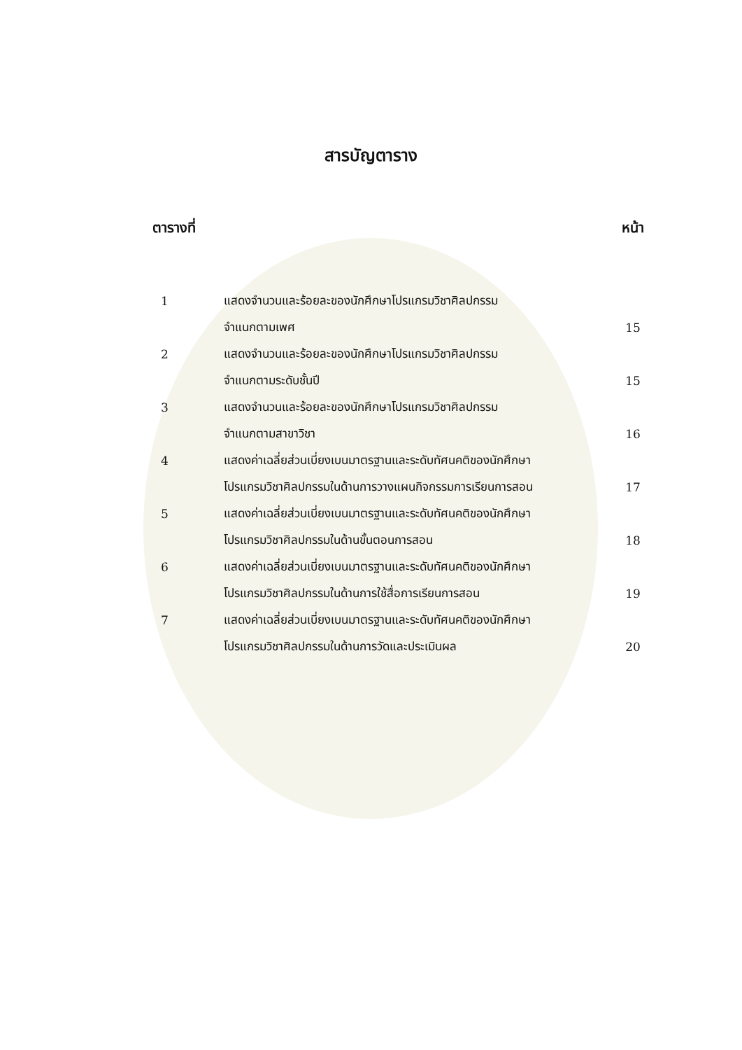สารบัญตาราง
ตารางที่ หน้า
| 1 | แสดงจำนวนและร้อยละของนักศึกษาโปรแกรมวิชาศิลปกรรม | |
| | จำแนกตามเพศ | 15 |
| 2 | แสดงจำนวนและร้อยละของนักศึกษาโปรแกรมวิชาศิลปกรรม | |
| | จำแนกตามระดับชั้นปี | 15 |
| 3 | แสดงจำนวนและร้อยละของนักศึกษาโปรแกรมวิชาศิลปกรรม | |
| | จำแนกตามสาขาวิชา | 16 |
| 4 | แสดงค่าเฉลี่ยส่วนเบี่ยงเบนมาตรฐานและระดับทัศนคติของนักศึกษา | |
| | โปรแกรมวิชาศิลปกรรมในด้านการวางแผนกิจกรรมการเรียนการสอน | 17 |
| 5 | แสดงค่าเฉลี่ยส่วนเบี่ยงเบนมาตรฐานและระดับทัศนคติของนักศึกษา | |
| | โปรแกรมวิชาศิลปกรรมในด้านขั้นตอนการสอน | 18 |
| 6 | แสดงค่าเฉลี่ยส่วนเบี่ยงเบนมาตรฐานและระดับทัศนคติของนักศึกษา | |
| | โปรแกรมวิชาศิลปกรรมในด้านการใช้สื่อการเรียนการสอน | 19 |
| 7 | แสดงค่าเฉลี่ยส่วนเบี่ยงเบนมาตรฐานและระดับทัศนคติของนักศึกษา | |
| | โปรแกรมวิชาศิลปกรรมในด้านการวัดและประเมินผล | 20 |